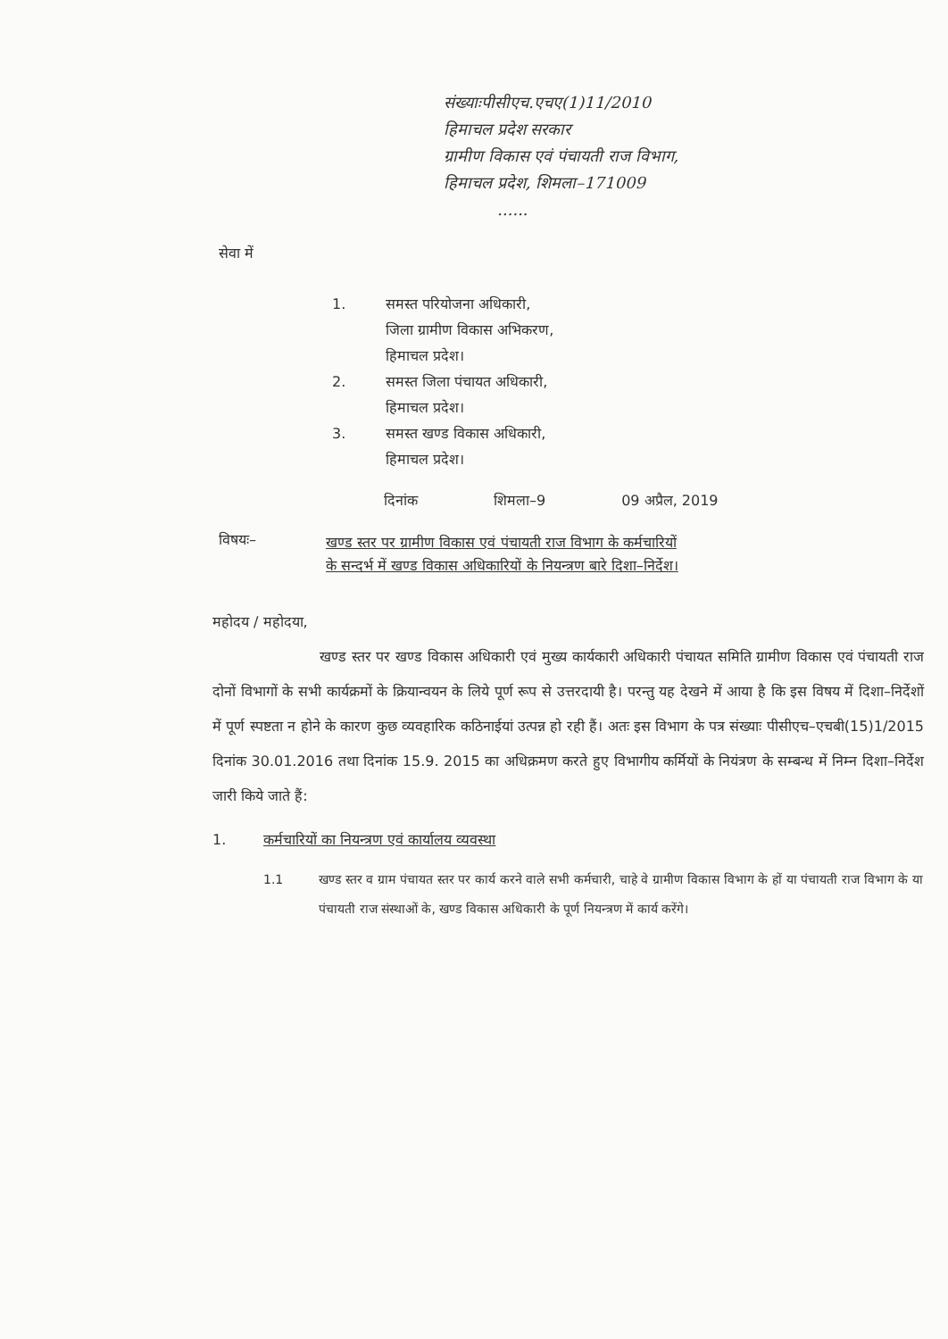संख्याःपीसीएच.एचए(1)11/2010
हिमाचल प्रदेश सरकार
ग्रामीण विकास एवं पंचायती राज विभाग,
हिमाचल प्रदेश, शिमला–171009
......
सेवा में
1. समस्त परियोजना अधिकारी,
जिला ग्रामीण विकास अभिकरण,
हिमाचल प्रदेश।
2. समस्त जिला पंचायत अधिकारी,
हिमाचल प्रदेश।
3. समस्त खण्ड विकास अधिकारी,
हिमाचल प्रदेश।
दिनांक शिमला–9 09 अप्रैल, 2019
विषयः– खण्ड स्तर पर ग्रामीण विकास एवं पंचायती राज विभाग के कर्मचारियों
के सन्दर्भ में खण्ड विकास अधिकारियों के नियन्त्रण बारे दिशा–निर्देश।
महोदय / महोदया,
खण्ड स्तर पर खण्ड विकास अधिकारी एवं मुख्य कार्यकारी अधिकारी पंचायत समिति ग्रामीण विकास एवं पंचायती राज दोनों विभागों के सभी कार्यक्रमों के क्रियान्वयन के लिये पूर्ण रूप से उत्तरदायी है। परन्तु यह देखने में आया है कि इस विषय में दिशा–निर्देशों में पूर्ण स्पष्टता न होने के कारण कुछ व्यवहारिक कठिनाईयां उत्पन्न हो रही हैं। अतः इस विभाग के पत्र संख्याः पीसीएच–एचबी(15)1/2015 दिनांक 30.01.2016 तथा दिनांक 15.9. 2015 का अधिक्रमण करते हुए विभागीय कर्मियों के नियंत्रण के सम्बन्ध में निम्न दिशा–निर्देश जारी किये जाते हैं:
1. कर्मचारियों का नियन्त्रण एवं कार्यालय व्यवस्था
1.1 खण्ड स्तर व ग्राम पंचायत स्तर पर कार्य करने वाले सभी कर्मचारी, चाहे वे ग्रामीण विकास विभाग के हों या पंचायती राज विभाग के या पंचायती राज संस्थाओं के, खण्ड विकास अधिकारी के पूर्ण नियन्त्रण में कार्य करेंगे।